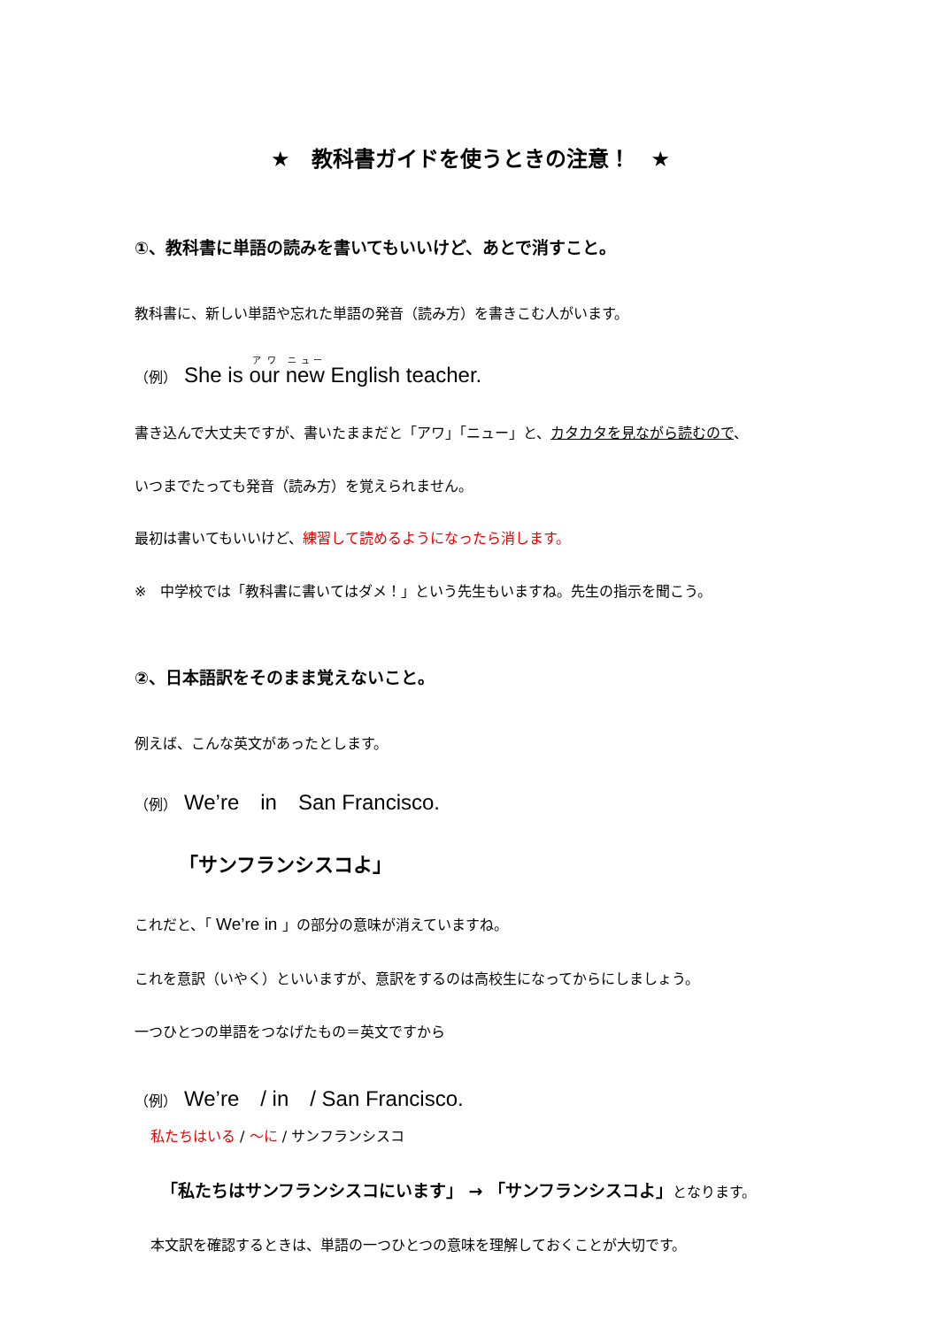★　教科書ガイドを使うときの注意！　★
①、教科書に単語の読みを書いてもいいけど、あとで消すこと。
教科書に、新しい単語や忘れた単語の発音（読み方）を書きこむ人がいます。
（例）　She is our new English teacher.
書き込んで大丈夫ですが、書いたままだと「アワ」「ニュー」と、カタカタを見ながら読むので、
いつまでたっても発音（読み方）を覚えられません。
最初は書いてもいいけど、練習して読めるようになったら消します。
※　中学校では「教科書に書いてはダメ！」という先生もいますね。先生の指示を聞こう。
②、日本語訳をそのまま覚えないこと。
例えば、こんな英文があったとします。
（例）　We’re　in　San Francisco.
「サンフランシスコよ」
これだと、「 We’re in 」の部分の意味が消えていますね。
これを意訳（いやく）といいますが、意訳をするのは高校生になってからにしましょう。
一つひとつの単語をつなげたもの＝英文ですから
（例）　We’re　/ in　/ San Francisco.
私たちはいる / ～に / サンフランシスコ
「私たちはサンフランシスコにいます」 → 「サンフランシスコよ」となります。
本文訳を確認するときは、単語の一つひとつの意味を理解しておくことが大切です。